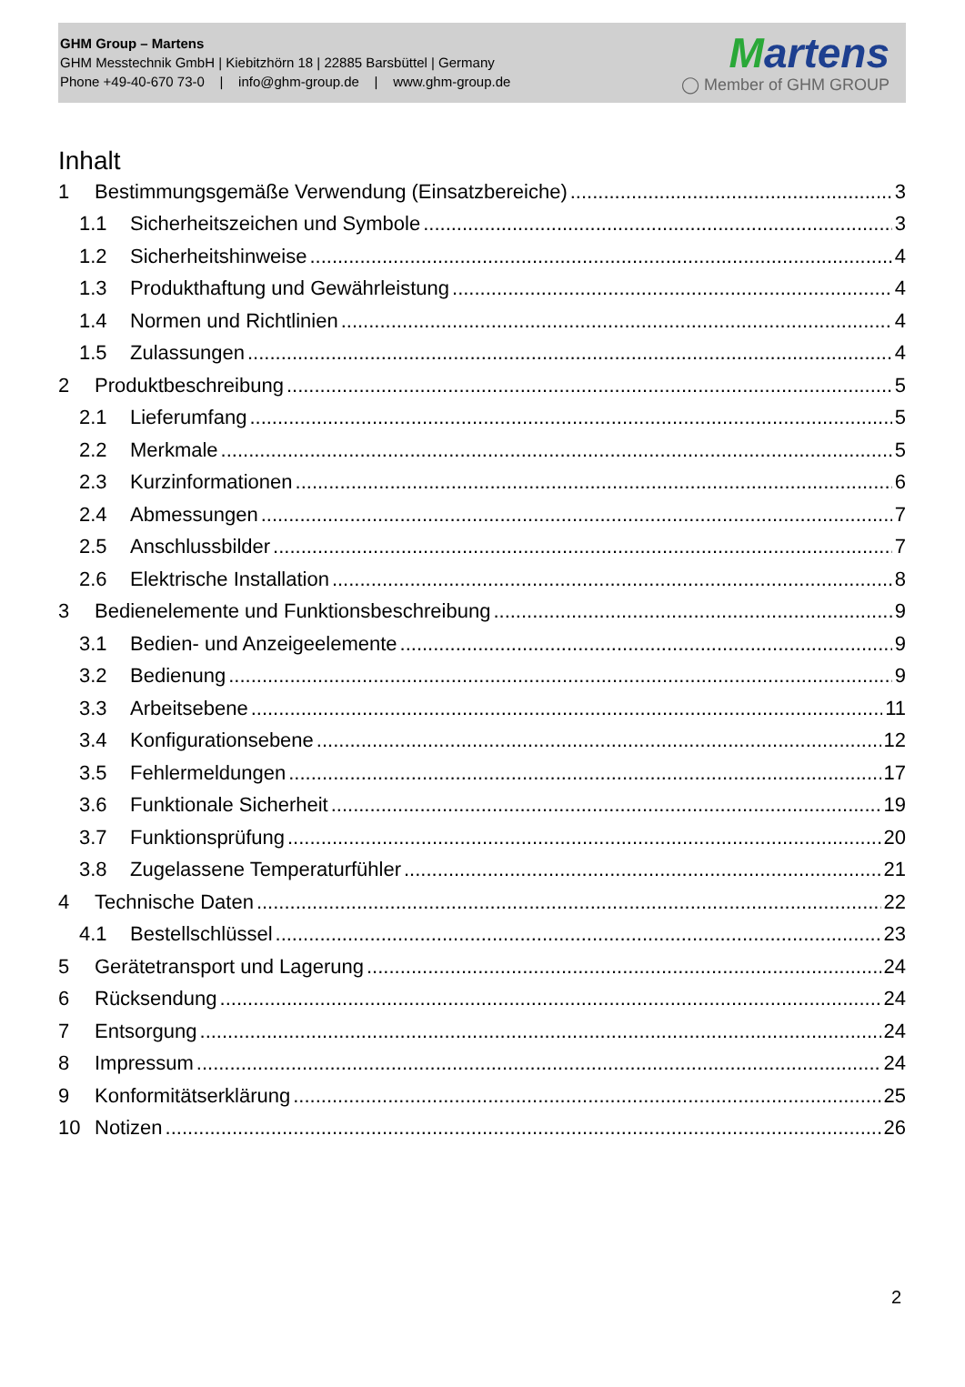GHM Group – Martens
GHM Messtechnik GmbH | Kiebitzhörn 18 | 22885 Barsbüttel | Germany
Phone +49-40-670 73-0 | info@ghm-group.de | www.ghm-group.de
Martens
◯ Member of GHM GROUP
Inhalt
1 Bestimmungsgemäße Verwendung (Einsatzbereiche) 3
1.1 Sicherheitszeichen und Symbole 3
1.2 Sicherheitshinweise 4
1.3 Produkthaftung und Gewährleistung 4
1.4 Normen und Richtlinien 4
1.5 Zulassungen 4
2 Produktbeschreibung 5
2.1 Lieferumfang 5
2.2 Merkmale 5
2.3 Kurzinformationen 6
2.4 Abmessungen 7
2.5 Anschlussbilder 7
2.6 Elektrische Installation 8
3 Bedienelemente und Funktionsbeschreibung 9
3.1 Bedien- und Anzeigeelemente 9
3.2 Bedienung 9
3.3 Arbeitsebene 11
3.4 Konfigurationsebene 12
3.5 Fehlermeldungen 17
3.6 Funktionale Sicherheit 19
3.7 Funktionsprüfung 20
3.8 Zugelassene Temperaturfühler 21
4 Technische Daten 22
4.1 Bestellschlüssel 23
5 Gerätetransport und Lagerung 24
6 Rücksendung 24
7 Entsorgung 24
8 Impressum 24
9 Konformitätserklärung 25
10 Notizen 26
2